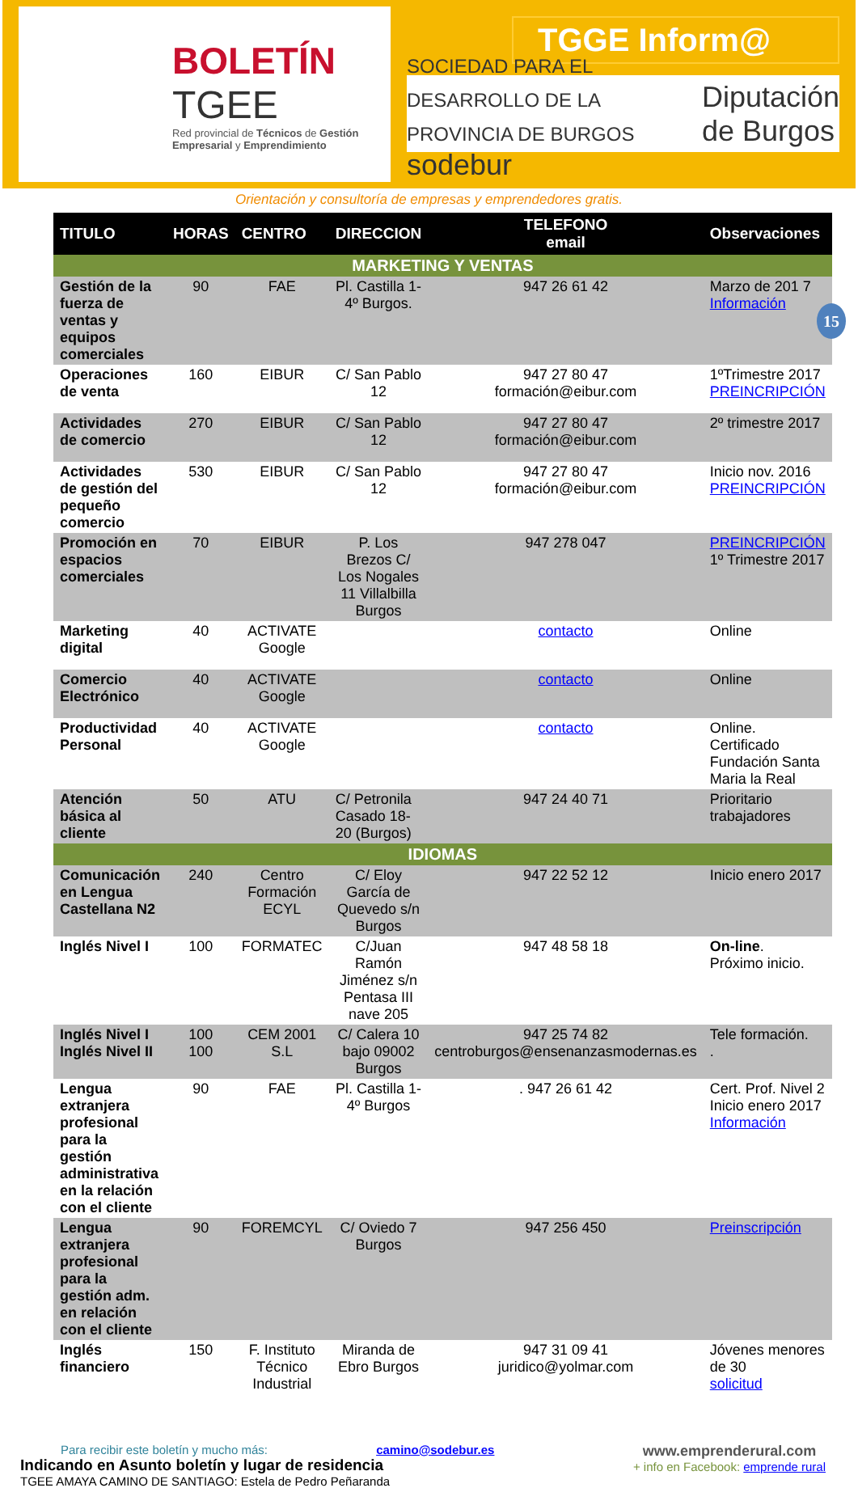BOLETÍN
TGEE
Red provincial de Técnicos de Gestión Empresarial y Emprendimiento
TGGE Inform@
SOCIEDAD PARA EL DESARROLLO DE LA PROVINCIA DE BURGOS
sodebur
Diputación
de Burgos
Orientación y consultoría de empresas y emprendedores gratis.
15
| TITULO | HORAS | CENTRO | DIRECCION | TELEFONO email | Observaciones |
| --- | --- | --- | --- | --- | --- |
| MARKETING Y VENTAS | | | | | |
| Gestión de la fuerza de ventas y equipos comerciales | 90 | FAE | Pl. Castilla 1-4º Burgos. | 947 26 61 42 | Marzo de 201 7 Información |
| Operaciones de venta | 160 | EIBUR | C/ San Pablo 12 | 947 27 80 47 formación@eibur.com | 1ºTrimestre 2017 PREINCRIPCIÓN |
| Actividades de comercio | 270 | EIBUR | C/ San Pablo 12 | 947 27 80 47 formación@eibur.com | 2º trimestre 2017 |
| Actividades de gestión del pequeño comercio | 530 | EIBUR | C/ San Pablo 12 | 947 27 80 47 formación@eibur.com | Inicio nov. 2016 PREINCRIPCIÓN |
| Promoción en espacios comerciales | 70 | EIBUR | P. Los Brezos C/ Los Nogales 11 Villalbilla Burgos | 947 278 047 | PREINCRIPCIÓN 1º Trimestre 2017 |
| Marketing digital | 40 | ACTIVATE Google | | contacto | Online |
| Comercio Electrónico | 40 | ACTIVATE Google | | contacto | Online |
| Productividad Personal | 40 | ACTIVATE Google | | contacto | Online. Certificado Fundación Santa Maria la Real |
| Atención básica al cliente | 50 | ATU | C/ Petronila Casado 18-20 (Burgos) | 947 24 40 71 | Prioritario trabajadores |
| IDIOMAS | | | | | |
| Comunicación en Lengua Castellana N2 | 240 | Centro Formación ECYL | C/ Eloy García de Quevedo s/n Burgos | 947 22 52 12 | Inicio enero 2017 |
| Inglés Nivel I | 100 | FORMATEC | C/Juan Ramón Jiménez s/n Pentasa III nave 205 | 947 48 58 18 | On-line . Próximo inicio. |
| Inglés Nivel I Inglés Nivel II | 100 100 | CEM 2001 S.L | C/ Calera 10 bajo 09002 Burgos | 947 25 74 82 centroburgos@ensenanzasmodernas.es | Tele formación. . |
| Lengua extranjera profesional para la gestión administrativa en la relación con el cliente | 90 | FAE | Pl. Castilla 1-4º Burgos | . 947 26 61 42 | Cert. Prof. Nivel 2 Inicio enero 2017 Información |
| Lengua extranjera profesional para la gestión adm. en relación con el cliente | 90 | FOREMCYL | C/ Oviedo 7 Burgos | 947 256 450 | Preinscripción |
| Inglés financiero | 150 | F. Instituto Técnico Industrial | Miranda de Ebro Burgos | 947 31 09 41 juridico@yolmar.com | Jóvenes menores de 30 solicitud |
Para recibir este boletín y mucho más: camino@sodebur.es
Indicando en Asunto boletín y lugar de residencia
TGEE AMAYA CAMINO DE SANTIAGO: Estela de Pedro Peñaranda
www.emprenderural.com
+ info en Facebook: emprende rural